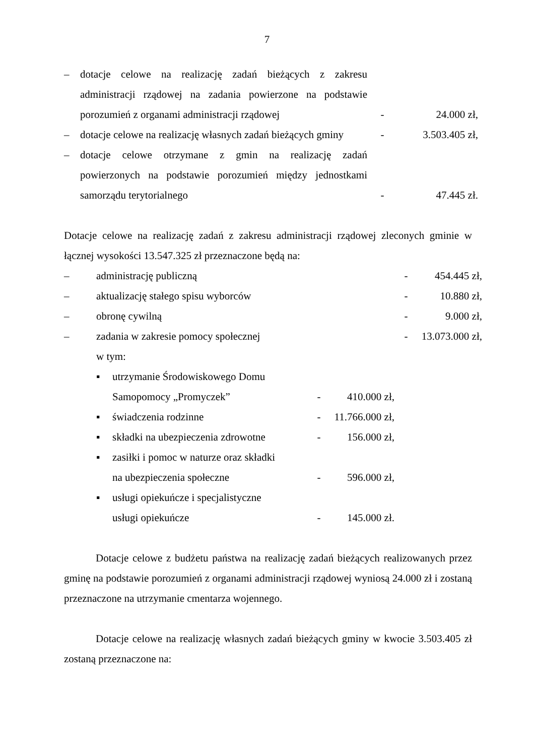7
– dotacje celowe na realizację zadań bieżących z zakresu administracji rządowej na zadania powierzone na podstawie porozumień z organami administracji rządowej
- 24.000 zł,
– dotacje celowe na realizację własnych zadań bieżących gminy
- 3.503.405 zł,
– dotacje celowe otrzymane z gmin na realizację zadań powierzonych na podstawie porozumień między jednostkami samorządu terytorialnego
- 47.445 zł.
Dotacje celowe na realizację zadań z zakresu administracji rządowej zleconych gminie w łącznej wysokości 13.547.325 zł przeznaczone będą na:
– administrację publiczną - 454.445 zł,
– aktualizację stałego spisu wyborców - 10.880 zł,
– obronę cywilną - 9.000 zł,
– zadania w zakresie pomocy społecznej - 13.073.000 zł,
w tym:
▪ utrzymanie Środowiskowego Domu
Samopomocy „Promyczek”
- 410.000 zł,
▪ świadczenia rodzinne - 11.766.000 zł,
▪ składki na ubezpieczenia zdrowotne
- 156.000 zł,
▪ zasiłki i pomoc w naturze oraz składki
na ubezpieczenia społeczne
- 596.000 zł,
▪ usługi opiekuńcze i specjalistyczne
usługi opiekuńcze
- 145.000 zł.
Dotacje celowe z budżetu państwa na realizację zadań bieżących realizowanych przez gminę na podstawie porozumień z organami administracji rządowej wyniosą 24.000 zł i zostaną przeznaczone na utrzymanie cmentarza wojennego.
Dotacje celowe na realizację własnych zadań bieżących gminy w kwocie 3.503.405 zł zostaną przeznaczone na: